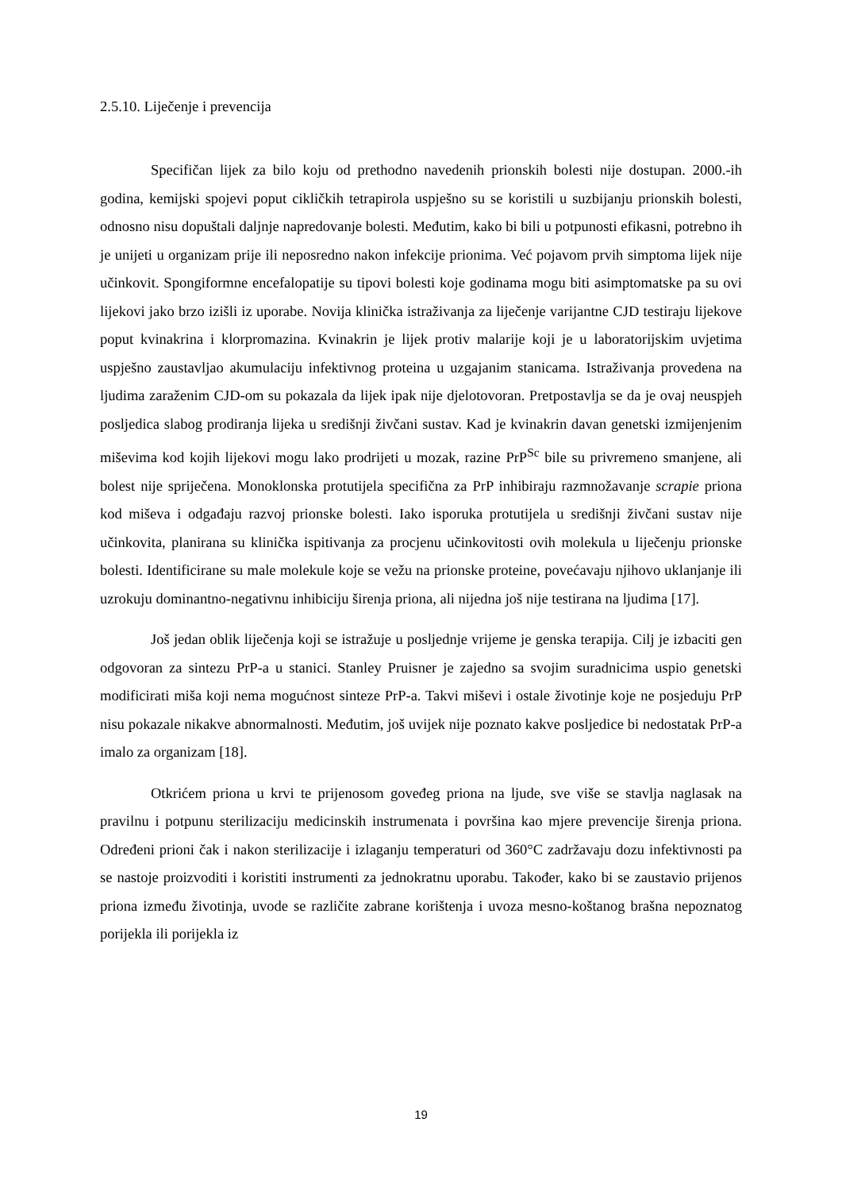2.5.10. Liječenje i prevencija
Specifičan lijek za bilo koju od prethodno navedenih prionskih bolesti nije dostupan. 2000.-ih godina, kemijski spojevi poput cikličkih tetrapirola uspješno su se koristili u suzbijanju prionskih bolesti, odnosno nisu dopuštali daljnje napredovanje bolesti. Međutim, kako bi bili u potpunosti efikasni, potrebno ih je unijeti u organizam prije ili neposredno nakon infekcije prionima. Već pojavom prvih simptoma lijek nije učinkovit. Spongiformne encefalopatije su tipovi bolesti koje godinama mogu biti asimptomatske pa su ovi lijekovi jako brzo izišli iz uporabe. Novija klinička istraživanja za liječenje varijantne CJD testiraju lijekove poput kvinakrina i klorpromazina. Kvinakrin je lijek protiv malarije koji je u laboratorijskim uvjetima uspješno zaustavljao akumulaciju infektivnog proteina u uzgajanim stanicama. Istraživanja provedena na ljudima zaraženim CJD-om su pokazala da lijek ipak nije djelotovoran. Pretpostavlja se da je ovaj neuspjeh posljedica slabog prodiranja lijeka u središnji živčani sustav. Kad je kvinakrin davan genetski izmijenjenim miševima kod kojih lijekovi mogu lako prodrijeti u mozak, razine PrP<sup>Sc</sup> bile su privremeno smanjene, ali bolest nije spriječena. Monoklonska protutijela specifična za PrP inhibiraju razmnožavanje scrapie priona kod miševa i odgađaju razvoj prionske bolesti. Iako isporuka protutijela u središnji živčani sustav nije učinkovita, planirana su klinička ispitivanja za procjenu učinkovitosti ovih molekula u liječenju prionske bolesti. Identificirane su male molekule koje se vežu na prionske proteine, povećavaju njihovo uklanjanje ili uzrokuju dominantno-negativnu inhibiciju širenja priona, ali nijedna još nije testirana na ljudima [17].
Još jedan oblik liječenja koji se istražuje u posljednje vrijeme je genska terapija. Cilj je izbaciti gen odgovoran za sintezu PrP-a u stanici. Stanley Pruisner je zajedno sa svojim suradnicima uspio genetski modificirati miša koji nema mogućnost sinteze PrP-a. Takvi miševi i ostale životinje koje ne posjeduju PrP nisu pokazale nikakve abnormalnosti. Međutim, još uvijek nije poznato kakve posljedice bi nedostatak PrP-a imalo za organizam [18].
Otkrićem priona u krvi te prijenosom goveđeg priona na ljude, sve više se stavlja naglasak na pravilnu i potpunu sterilizaciju medicinskih instrumenata i površina kao mjere prevencije širenja priona. Određeni prioni čak i nakon sterilizacije i izlaganju temperaturi od 360°C zadržavaju dozu infektivnosti pa se nastoje proizvoditi i koristiti instrumenti za jednokratnu uporabu. Također, kako bi se zaustavio prijenos priona između životinja, uvode se različite zabrane korištenja i uvoza mesno-koštanog brašna nepoznatog porijekla ili porijekla iz
19